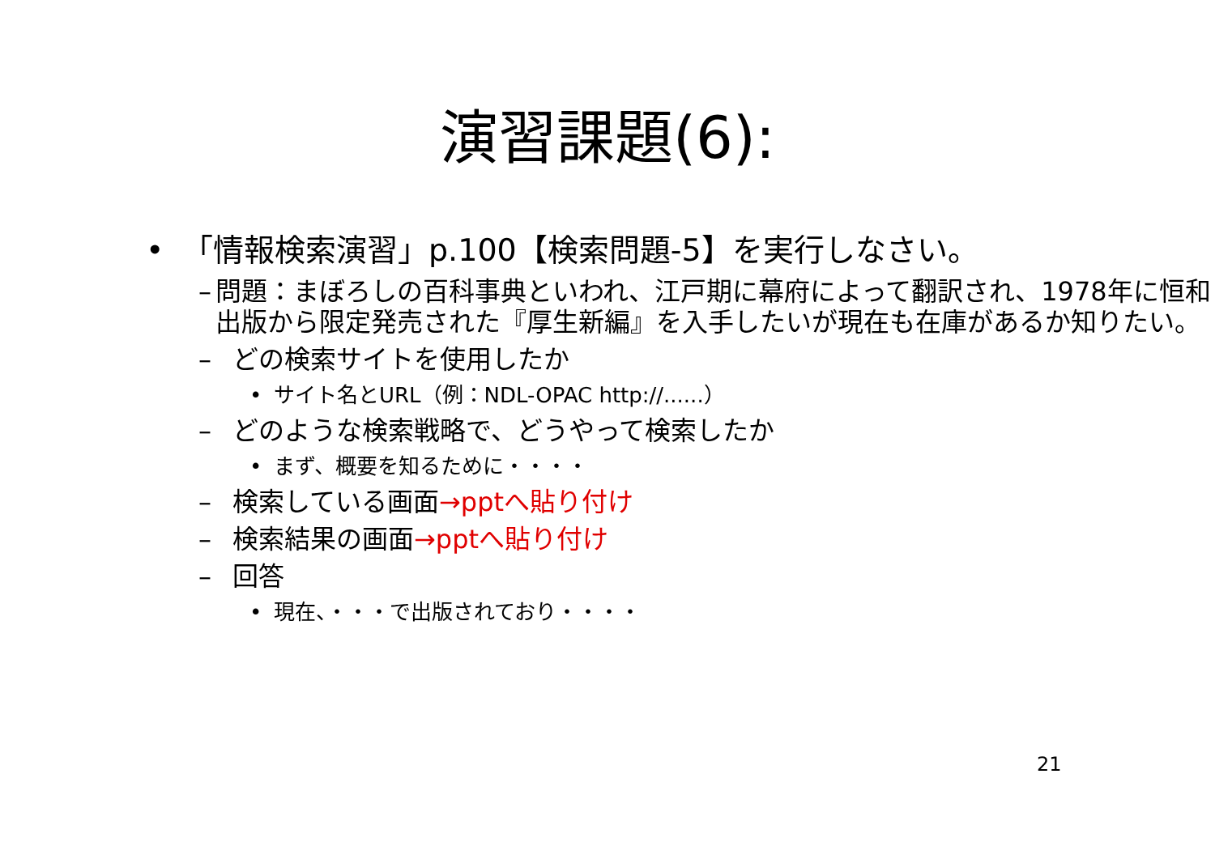演習課題(6):
• 「情報検索演習」p.100【検索問題-5】を実行しなさい。
– 問題：まぼろしの百科事典といわれ、江戸期に幕府によって翻訳され、1978年に恒和出版から限定発売された『厚生新編』を入手したいが現在も在庫があるか知りたい。
– どの検索サイトを使用したか
• サイト名とURL（例：NDL-OPAC http://......）
– どのような検索戦略で、どうやって検索したか
• まず、概要を知るために・・・・
– 検索している画面→pptへ貼り付け
– 検索結果の画面→pptへ貼り付け
– 回答
• 現在、・・・で出版されており・・・・
21